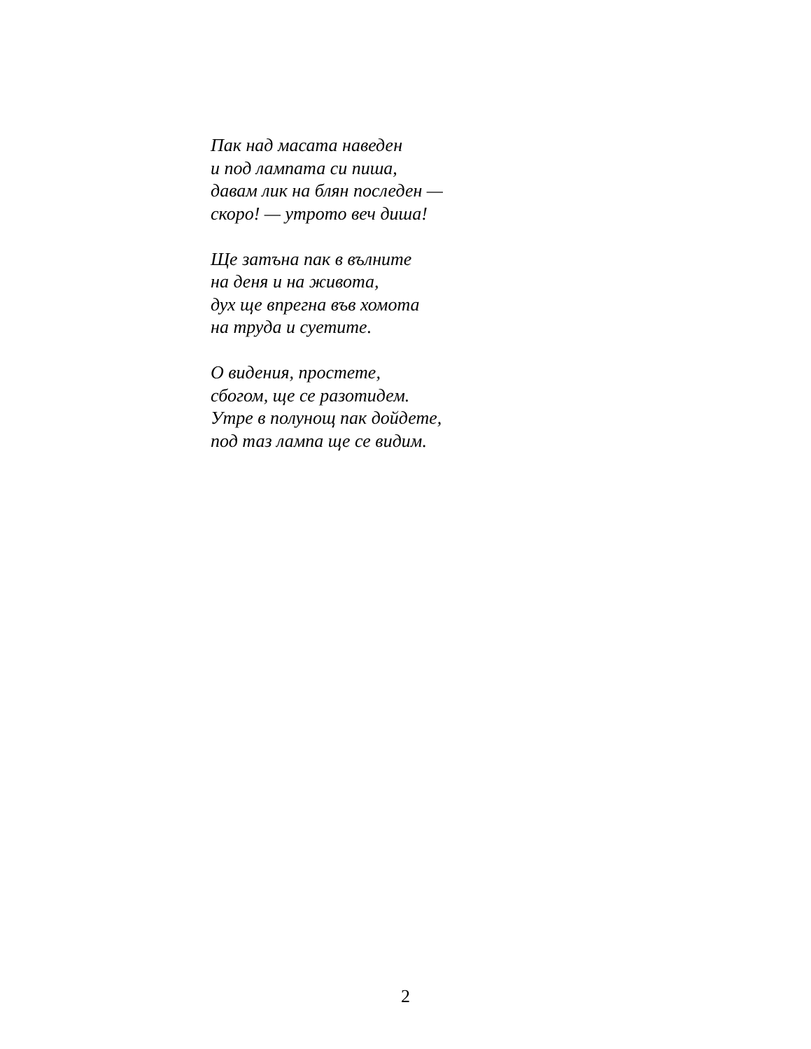Пак над масата наведен
и под лампата си пиша,
давам лик на блян последен —
скоро! — утрото веч диша!
Ще затъна пак в вълните
на деня и на живота,
дух ще впрегна във хомота
на труда и суетите.
О видения, простете,
сбогом, ще се разотидем.
Утре в полунощ пак дойдете,
под таз лампа ще се видим.
2